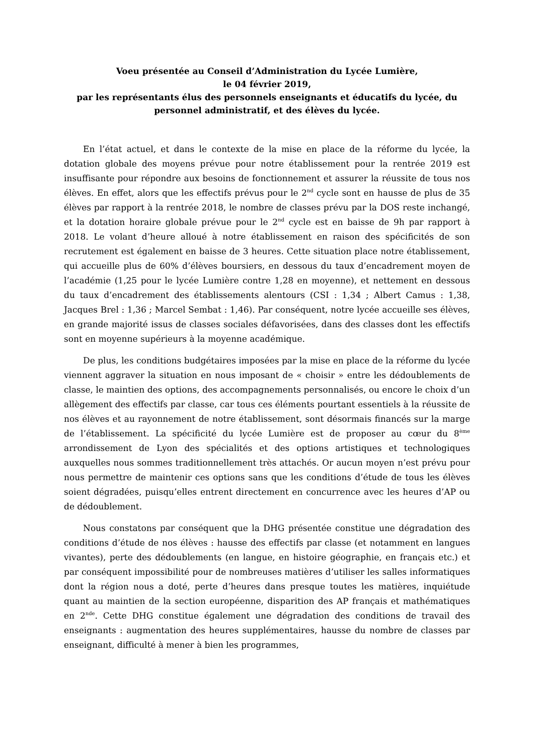Voeu présentée au Conseil d’Administration du Lycée Lumière,
le 04 février 2019,
par les représentants élus des personnels enseignants et éducatifs du lycée, du personnel administratif, et des élèves du lycée.
En l’état actuel, et dans le contexte de la mise en place de la réforme du lycée, la dotation globale des moyens prévue pour notre établissement pour la rentrée 2019 est insuffisante pour répondre aux besoins de fonctionnement et assurer la réussite de tous nos élèves. En effet, alors que les effectifs prévus pour le 2<sup>nd</sup> cycle sont en hausse de plus de 35 élèves par rapport à la rentrée 2018, le nombre de classes prévu par la DOS reste inchangé, et la dotation horaire globale prévue pour le 2<sup>nd</sup> cycle est en baisse de 9h par rapport à 2018. Le volant d’heure alloué à notre établissement en raison des spécificités de son recrutement est également en baisse de 3 heures. Cette situation place notre établissement, qui accueille plus de 60% d’élèves boursiers, en dessous du taux d’encadrement moyen de l’académie (1,25 pour le lycée Lumière contre 1,28 en moyenne), et nettement en dessous du taux d’encadrement des établissements alentours (CSI : 1,34 ; Albert Camus : 1,38, Jacques Brel : 1,36 ; Marcel Sembat : 1,46). Par conséquent, notre lycée accueille ses élèves, en grande majorité issus de classes sociales défavorisées, dans des classes dont les effectifs sont en moyenne supérieurs à la moyenne académique.
De plus, les conditions budgétaires imposées par la mise en place de la réforme du lycée viennent aggraver la situation en nous imposant de « choisir » entre les dédoublements de classe, le maintien des options, des accompagnements personnalisés, ou encore le choix d’un allègement des effectifs par classe, car tous ces éléments pourtant essentiels à la réussite de nos élèves et au rayonnement de notre établissement, sont désormais financés sur la marge de l’établissement. La spécificité du lycée Lumière est de proposer au cœur du 8<sup>ème</sup> arrondissement de Lyon des spécialités et des options artistiques et technologiques auxquelles nous sommes traditionnellement très attachés. Or aucun moyen n’est prévu pour nous permettre de maintenir ces options sans que les conditions d’étude de tous les élèves soient dégradées, puisqu’elles entrent directement en concurrence avec les heures d’AP ou de dédoublement.
Nous constatons par conséquent que la DHG présentée constitue une dégradation des conditions d’étude de nos élèves : hausse des effectifs par classe (et notamment en langues vivantes), perte des dédoublements (en langue, en histoire géographie, en français etc.) et par conséquent impossibilité pour de nombreuses matières d’utiliser les salles informatiques dont la région nous a doté, perte d’heures dans presque toutes les matières, inquiétude quant au maintien de la section européenne, disparition des AP français et mathématiques en 2<sup>nde</sup>. Cette DHG constitue également une dégradation des conditions de travail des enseignants : augmentation des heures supplémentaires, hausse du nombre de classes par enseignant, difficulté à mener à bien les programmes,